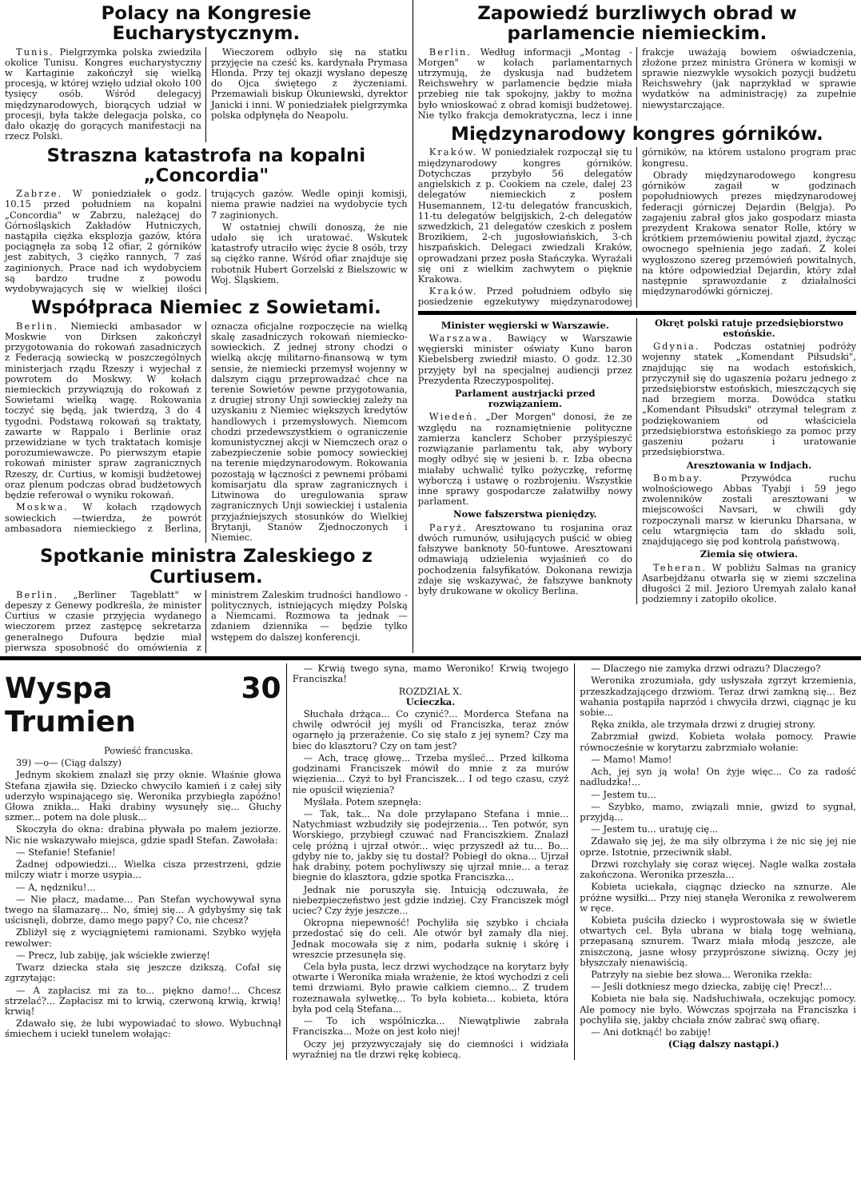Polacy na Kongresie Eucharystycznym.
Tunis. Pielgrzymka polska zwiedziła okolice Tunisu. Kongres eucharystyczny w Kartaginie zakończył się wielką procesją, w której wzięło udział około 100 tysięcy osób. Wśród delegacyj międzynarodowych, biorących udział w procesji, była także delegacja polska, co dało okazję do gorących manifestacji na rzecz Polski.
Wieczorem odbyło się na statku przyjęcie na cześć ks. kardynała Prymasa Hlonda. Przy tej okazji wysłano depeszę do Ojca świętego z życzeniami. Przemawiali biskup Okuniewski, dyrektor Janicki i inni. W poniedziałek pielgrzymka polska odpłynęła do Neapolu.
Straszna katastrofa na kopalni „Concordia"
Zabrze. W poniedziałek o godz. 10.15 przed południem na kopalni „Concordia" w Zabrzu, należącej do Górnośląskich Zakładów Hutniczych, nastąpiła ciężka eksplozja gazów, która pociągnęła za sobą 12 ofiar, 2 górników jest zabitych, 3 ciężko rannych, 7 zaś zaginionych. Prace nad ich wydobyciem są bardzo trudne z powodu wydobywających się w wielkiej ilości trujących gazów. Wedle opinji komisji, niema prawie nadziei na wydobycie tych 7 zaginionych.
W ostatniej chwili donoszą, że nie udało się ich uratować. Wskutek katastrofy utraciło więc życie 8 osób, trzy są ciężko ranne. Wśród ofiar znajduje się robotnik Hubert Gorzelski z Bielszowic w Woj. Śląskiem.
Współpraca Niemiec z Sowietami.
Berlin. Niemiecki ambasador w Moskwie von Dirksen zakończył przygotowania do rokowań zasadniczych z Federacją sowiecką w poszczególnych ministerjach rządu Rzeszy i wyjechał z powrotem do Moskwy. W kołach niemieckich przywiązują do rokowań z Sowietami wielką wagę. Rokowania toczyć się będą, jak twierdzą, 3 do 4 tygodni. Podstawą rokowań są traktaty, zawarte w Rappalo i Berlinie oraz przewidziane w tych traktatach komisje porozumiewawcze. Po pierwszym etapie rokowań minister spraw zagranicznych Rzeszy, dr. Curtius, w komisji budżetowej oraz plenum podczas obrad budżetowych będzie referował o wyniku rokowań.
Moskwa. W kołach rządowych sowieckich —twierdza, że powrót ambasadora niemieckiego z Berlina, oznacza oficjalne rozpoczęcie na wielką skalę zasadniczych rokowań niemiecko-sowieckich. Z jednej strony chodzi o wielką akcję militarno-finansową w tym sensie, że niemiecki przemysł wojenny w dalszym ciągu przeprowadzać chce na terenie Sowietów pewne przygotowania, z drugiej strony Unji sowieckiej zależy na uzyskaniu z Niemiec większych kredytów handlowych i przemysłowych. Niemcom chodzi przedewszystkiem o ograniczenie komunistycznej akcji w Niemczech oraz o zabezpieczenie sobie pomocy sowieckiej na terenie międzynarodowym. Rokowania pozostają w łączności z pewnemi próbami komisarjatu dla spraw zagranicznych i Litwinowa do uregulowania spraw zagranicznych Unji sowieckiej i ustalenia przyjaźniejszych stosunków do Wielkiej Brytanji, Stanów Zjednoczonych i Niemiec.
Spotkanie ministra Zaleskiego z Curtiusem.
Berlin. „Berliner Tageblatt" w depeszy z Genewy podkreśla, że minister Curtius w czasie przyjęcia wydanego wieczorem przez zastępcę sekretarza generalnego Dufoura będzie miał pierwsza sposobność do omówienia z ministrem Zaleskim trudności handlowo - politycznych, istniejących między Polską a Niemcami. Rozmowa ta jednak — zdaniem dziennika — będzie tylko wstępem do dalszej konferencji.
Zapowiedź burzliwych obrad w parlamencie niemieckim.
Berlin. Według informacji „Montag - Morgen" w kołach parlamentarnych utrzymują, że dyskusja nad budżetem Reichswehry w parlamencie będzie miała przebieg nie tak spokojny, jakby to można było wnioskować z obrad komisji budżetowej. Nie tylko frakcja demokratyczna, lecz i inne frakcje uważają bowiem oświadczenia, złożone przez ministra Grönera w komisji w sprawie niezwykle wysokich pozycji budżetu Reichswehry (jak naprzykład w sprawie wydatków na administrację) za zupełnie niewystarczające.
Międzynarodowy kongres górników.
Kraków. W poniedziałek rozpoczął się tu międzynarodowy kongres górników. Dotychczas przybyło 56 delegatów angielskich z p. Cookiem na czele, dalej 23 delegatów niemieckich z posłem Husemannem, 12-tu delegatów francuskich, 11-tu delegatów belgijskich, 2-ch delegatów szwedzkich, 21 delegatów czeskich z posłem Brozikiem, 2-ch jugosłowiańskich, 3-ch hiszpańskich. Delegaci zwiedzali Kraków, oprowadzani przez posła Stańczyka. Wyrażali się oni z wielkim zachwytem o pięknie Krakowa.
Kraków. Przed południem odbyło się posiedzenie egzekutywy międzynarodowej górników, na którem ustalono program prac kongresu.
Obrady międzynarodowego kongresu górników zagaił w godzinach popołudniowych prezes międzynarodowej federacji górniczej Dejardin (Belgja). Po zagajeniu zabrał głos jako gospodarz miasta prezydent Krakowa senator Rolle, który w krótkiem przemówieniu powitał zjazd, życząc owocnego spełnienia jego zadań. Z kolei wygłoszono szereg przemówień powitalnych, na które odpowiedział Dejardin, który zdał następnie sprawozdanie z działalności międzynarodówki górniczej.
Minister węgierski w Warszawie.
Warszawa. Bawiący w Warszawie węgierski minister oświaty Kuno baron Kiebelsberg zwiedził miasto. O godz. 12.30 przyjęty był na specjalnej audiencji przez Prezydenta Rzeczypospolitej.
Parlament austrjacki przed rozwiązaniem.
Wiedeń. „Der Morgen" donosi, że ze względu na roznamiętnienie polityczne zamierza kanclerz Schober przyśpieszyć rozwiązanie parlamentu tak, aby wybory mogły odbyć się w jesieni b. r. Izba obecna miałaby uchwalić tylko pożyczkę, reformę wyborczą i ustawę o rozbrojeniu. Wszystkie inne sprawy gospodarcze załatwiłby nowy parlament.
Nowe fałszerstwa pieniędzy.
Paryż. Aresztowano tu rosjanina oraz dwóch rumunów, usiłujących puścić w obieg fałszywe banknoty 50-funtowe. Aresztowani odmawiają udzielenia wyjaśnień co do pochodzenia falsyfikatów. Dokonana rewizja zdaje się wskazywać, że fałszywe banknoty były drukowane w okolicy Berlina.
Okręt polski ratuje przedsiębiorstwo estońskie.
Gdynia. Podczas ostatniej podróży wojenny statek „Komendant Piłsudski", znajdując się na wodach estońskich, przyczynił się do ugaszenia pożaru jednego z przedsiębiorstw estońskich, mieszczących się nad brzegiem morza. Dowódca statku „Komendant Piłsudski" otrzymał telegram z podziękowaniem od właściciela przedsiębiorstwa estońskiego za pomoc przy gaszeniu pożaru i uratowanie przedsiębiorstwa.
Aresztowania w Indjach.
Bombay. Przywódca ruchu wolnościowego Abbas Tyabji i 59 jego zwolenników zostali aresztowani w miejscowości Navsari, w chwili gdy rozpoczynali marsz w kierunku Dharsana, w celu wtargnięcia tam do składu soli, znajdującego się pod kontrolą państwową.
Ziemia się otwiera.
Teheran. W pobliżu Salmas na granicy Asarbejdżanu otwarła się w ziemi szczelina długości 2 mil. Jezioro Uremyah zalało kanał podziemny i zatopiło okolice.
Wyspa 30 Trumien
Powieść francuska.
39) —o— (Ciąg dalszy)
Jednym skokiem znalazł się przy oknie. Właśnie głowa Stefana zjawiła się. Dziecko chwyciło kamień i z całej siły uderzyło wspinającego się. Weronika przybiegła zapóźno! Głowa znikła... Haki drabiny wysunęły się... Głuchy szmer... potem na dole plusk...
Skoczyła do okna: drabina pływała po małem jeziorze. Nic nie wskazywało miejsca, gdzie spadł Stefan. Zawołała:
— Stefanie! Stefanie!
Żadnej odpowiedzi... Wielka cisza przestrzeni, gdzie milczy wiatr i morze usypia...
— A, nędzniku!...
— Nie płacz, madame... Pan Stefan wychowywał syna twego na ślamazarę... No, śmiej się... A gdybyśmy się tak uścisnęli, dobrze, damo mego papy? Co, nie chcesz?
Zbliżył się z wyciągniętemi ramionami. Szybko wyjęła rewolwer:
— Precz, lub zabiję, jak wściekłe zwierzę!
Twarz dziecka stała się jeszcze dzikszą. Cofał się zgrzytając:
— A zapłacisz mi za to... piękno damo!... Chcesz strzelać?... Zapłacisz mi to krwią, czerwoną krwią, krwią! krwią!
Zdawało się, że lubi wypowiadać to słowo. Wybuchnął śmiechem i uciekł tunelem wołając:
— Krwią twego syna, mamo Weroniko! Krwią twojego Franciszka!
ROZDZIAŁ X.
Ucieczka.
Słuchała drżąca... Co czynić?... Morderca Stefana na chwilę odwrócił jej myśli od Franciszka, teraz znów ogarnęło ją przerażenie. Co się stało z jej synem? Czy ma biec do klasztoru? Czy on tam jest?
— Ach, tracę głowę... Trzeba myśleć... Przed kilkoma godzinami Franciszek mówił do mnie z za murów więzienia... Czyż to był Franciszek... I od tego czasu, czyż nie opuścił więzienia?
Myślała. Potem szepnęła:
— Tak, tak... Na dole przyłapano Stefana i mnie... Natychmiast wzbudziły się podejrzenia... Ten potwór, syn Worskiego, przybiegł czuwać nad Franciszkiem. Znalazł celę próżną i ujrzał otwór... więc przyszedł aż tu... Bo... gdyby nie to, jakby się tu dostał? Pobiegł do okna... Ujrzał hak drabiny, potem pochyliwszy się ujrzał mnie... a teraz biegnie do klasztora, gdzie spotka Franciszka...
Jednak nie poruszyła się. Intuicją odczuwała, że niebezpieczeństwo jest gdzie indziej. Czy Franciszek mógł uciec? Czy żyje jeszcze...
Okropna niepewność! Pochyliła się szybko i chciała przedostać się do celi. Ale otwór był zamały dla niej. Jednak mocowała się z nim, podarła suknię i skórę i wreszcie przesunęła się.
Cela była pusta, lecz drzwi wychodzące na korytarz były otwarte i Weronika miała wrażenie, że ktoś wychodzi z celi temi drzwiami. Było prawie całkiem ciemno... Z trudem rozeznawała sylwetkę... To była kobieta... kobieta, która była pod celą Stefana...
— To ich wspólniczka... Niewątpliwie zabrała Franciszka... Może on jest koło niej!
Oczy jej przyzwyczajały się do ciemności i widziała wyraźniej na tle drzwi rękę kobiecą.
— Dlaczego nie zamyka drzwi odrazu? Dlaczego?
Weronika zrozumiała, gdy usłyszała zgrzyt krzemienia, przeszkadzającego drzwiom. Teraz drwi zamkną się... Bez wahania postąpiła naprzód i chwyciła drzwi, ciągnąc je ku sobie...
Ręka znikła, ale trzymała drzwi z drugiej strony.
Zabrzmiał gwizd. Kobieta wołała pomocy. Prawie równocześnie w korytarzu zabrzmiało wołanie:
— Mamo! Mamo!
Ach, jej syn ją woła! On żyje więc... Co za radość nadludzka!...
— Jestem tu...
— Szybko, mamo, związali mnie, gwizd to sygnał, przyjdą...
— Jestem tu... uratuję cię...
Zdawało się jej, że ma siły olbrzyma i że nic się jej nie oprze. Istotnie, przeciwnik słabł.
Drzwi rozchylały się coraz więcej. Nagle walka została zakończona. Weronika przeszła...
Kobieta uciekała, ciągnąc dziecko na sznurze. Ale próżne wysiłki... Przy niej stanęła Weronika z rewolwerem w ręce.
Kobieta puściła dziecko i wyprostowała się w świetle otwartych cel. Była ubrana w białą togę wełnianą, przepasaną sznurem. Twarz miała młodą jeszcze, ale zniszczoną, jasne włosy przyprószone siwizną. Oczy jej błyszczały nienawiścią.
Patrzyły na siebie bez słowa... Weronika rzekła:
— Jeśli dotkniesz mego dziecka, zabiję cię! Precz!...
Kobieta nie bała się. Nadsłuchiwała, oczekując pomocy. Ale pomocy nie było. Wówczas spojrzała na Franciszka i pochyliła się, jakby chciała znów zabrać swą ofiarę.
— Ani dotknąć! bo zabiję!
(Ciąg dalszy nastąpi.)